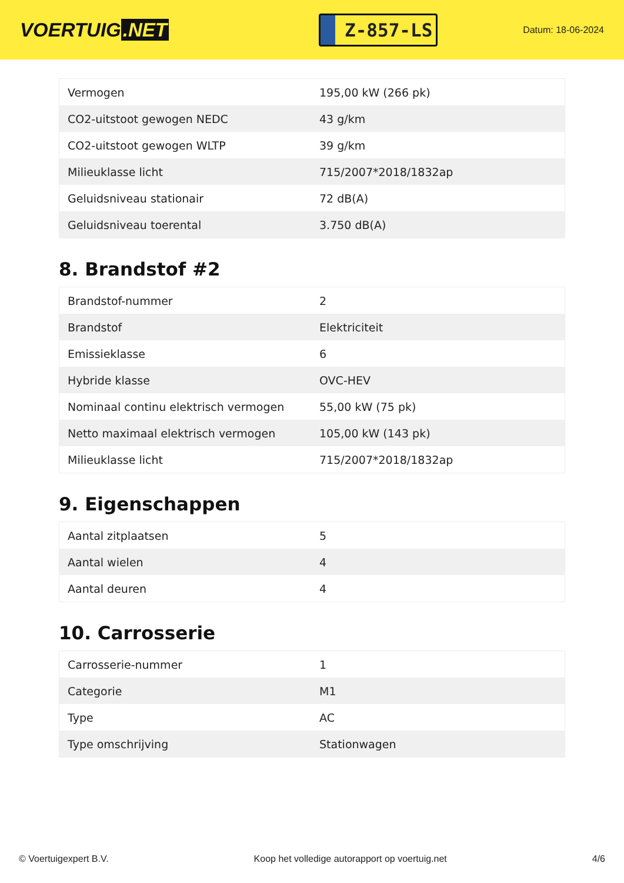VOERTUIG.NET
Z-857-LS
Datum: 18-06-2024
| Vermogen | 195,00 kW (266 pk) |
| CO2-uitstoot gewogen NEDC | 43 g/km |
| CO2-uitstoot gewogen WLTP | 39 g/km |
| Milieuklasse licht | 715/2007*2018/1832ap |
| Geluidsniveau stationair | 72 dB(A) |
| Geluidsniveau toerental | 3.750 dB(A) |
8. Brandstof #2
| Brandstof-nummer | 2 |
| Brandstof | Elektriciteit |
| Emissieklasse | 6 |
| Hybride klasse | OVC-HEV |
| Nominaal continu elektrisch vermogen | 55,00 kW (75 pk) |
| Netto maximaal elektrisch vermogen | 105,00 kW (143 pk) |
| Milieuklasse licht | 715/2007*2018/1832ap |
9. Eigenschappen
| Aantal zitplaatsen | 5 |
| Aantal wielen | 4 |
| Aantal deuren | 4 |
10. Carrosserie
| Carrosserie-nummer | 1 |
| Categorie | M1 |
| Type | AC |
| Type omschrijving | Stationwagen |
© Voertuigexpert B.V. Koop het volledige autorapport op voertuig.net 4/6